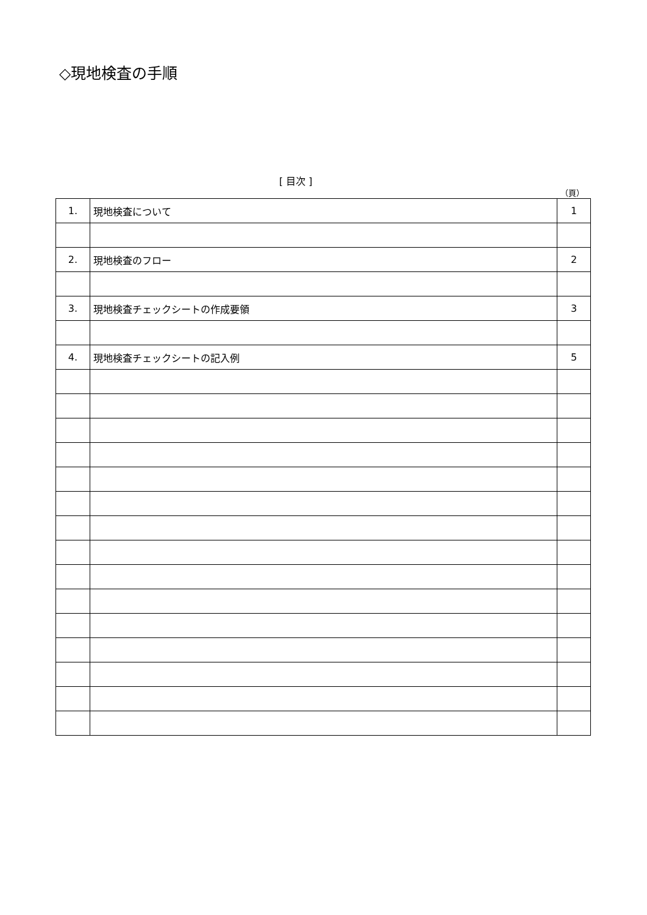◇現地検査の手順
[ 目次 ]
（頁）
| 1. | 現地検査について | 1 |
| 2. | 現地検査のフロー | 2 |
| 3. | 現地検査チェックシートの作成要領 | 3 |
| 4. | 現地検査チェックシートの記入例 | 5 |